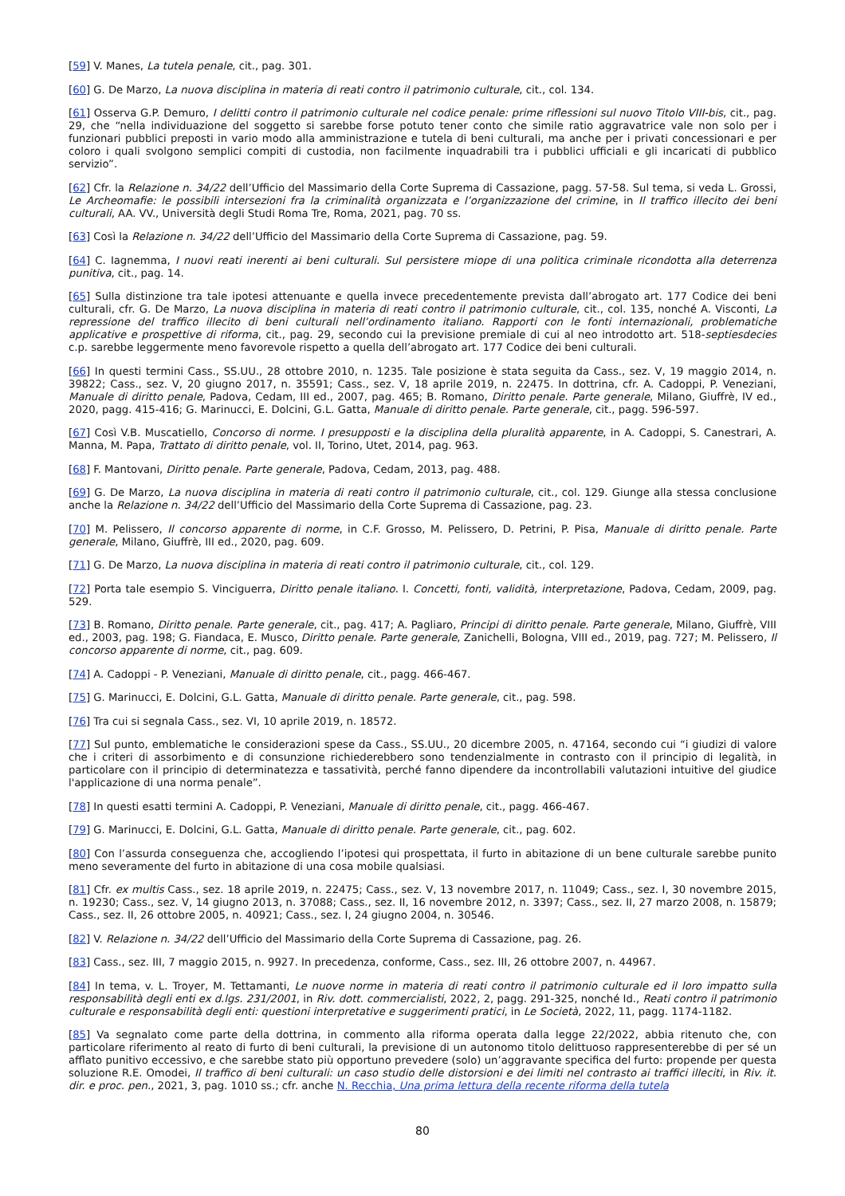[59] V. Manes, La tutela penale, cit., pag. 301.
[60] G. De Marzo, La nuova disciplina in materia di reati contro il patrimonio culturale, cit., col. 134.
[61] Osserva G.P. Demuro, I delitti contro il patrimonio culturale nel codice penale: prime riflessioni sul nuovo Titolo VIII-bis, cit., pag. 29, che “nella individuazione del soggetto si sarebbe forse potuto tener conto che simile ratio aggravatrice vale non solo per i funzionari pubblici preposti in vario modo alla amministrazione e tutela di beni culturali, ma anche per i privati concessionari e per coloro i quali svolgono semplici compiti di custodia, non facilmente inquadrabili tra i pubblici ufficiali e gli incaricati di pubblico servizio”.
[62] Cfr. la Relazione n. 34/22 dell’Ufficio del Massimario della Corte Suprema di Cassazione, pagg. 57-58. Sul tema, si veda L. Grossi, Le Archeomafie: le possibili intersezioni fra la criminalità organizzata e l’organizzazione del crimine, in Il traffico illecito dei beni culturali, AA. VV., Università degli Studi Roma Tre, Roma, 2021, pag. 70 ss.
[63] Così la Relazione n. 34/22 dell’Ufficio del Massimario della Corte Suprema di Cassazione, pag. 59.
[64] C. Iagnemma, I nuovi reati inerenti ai beni culturali. Sul persistere miope di una politica criminale ricondotta alla deterrenza punitiva, cit., pag. 14.
[65] Sulla distinzione tra tale ipotesi attenuante e quella invece precedentemente prevista dall’abrogato art. 177 Codice dei beni culturali, cfr. G. De Marzo, La nuova disciplina in materia di reati contro il patrimonio culturale, cit., col. 135, nonché A. Visconti, La repressione del traffico illecito di beni culturali nell’ordinamento italiano. Rapporti con le fonti internazionali, problematiche applicative e prospettive di riforma, cit., pag. 29, secondo cui la previsione premiale di cui al neo introdotto art. 518-septiesdecies c.p. sarebbe leggermente meno favorevole rispetto a quella dell’abrogato art. 177 Codice dei beni culturali.
[66] In questi termini Cass., SS.UU., 28 ottobre 2010, n. 1235. Tale posizione è stata seguita da Cass., sez. V, 19 maggio 2014, n. 39822; Cass., sez. V, 20 giugno 2017, n. 35591; Cass., sez. V, 18 aprile 2019, n. 22475. In dottrina, cfr. A. Cadoppi, P. Veneziani, Manuale di diritto penale, Padova, Cedam, III ed., 2007, pag. 465; B. Romano, Diritto penale. Parte generale, Milano, Giuffrè, IV ed., 2020, pagg. 415-416; G. Marinucci, E. Dolcini, G.L. Gatta, Manuale di diritto penale. Parte generale, cit., pagg. 596-597.
[67] Così V.B. Muscatiello, Concorso di norme. I presupposti e la disciplina della pluralità apparente, in A. Cadoppi, S. Canestrari, A. Manna, M. Papa, Trattato di diritto penale, vol. II, Torino, Utet, 2014, pag. 963.
[68] F. Mantovani, Diritto penale. Parte generale, Padova, Cedam, 2013, pag. 488.
[69] G. De Marzo, La nuova disciplina in materia di reati contro il patrimonio culturale, cit., col. 129. Giunge alla stessa conclusione anche la Relazione n. 34/22 dell’Ufficio del Massimario della Corte Suprema di Cassazione, pag. 23.
[70] M. Pelissero, Il concorso apparente di norme, in C.F. Grosso, M. Pelissero, D. Petrini, P. Pisa, Manuale di diritto penale. Parte generale, Milano, Giuffrè, III ed., 2020, pag. 609.
[71] G. De Marzo, La nuova disciplina in materia di reati contro il patrimonio culturale, cit., col. 129.
[72] Porta tale esempio S. Vinciguerra, Diritto penale italiano. I. Concetti, fonti, validità, interpretazione, Padova, Cedam, 2009, pag. 529.
[73] B. Romano, Diritto penale. Parte generale, cit., pag. 417; A. Pagliaro, Principi di diritto penale. Parte generale, Milano, Giuffrè, VIII ed., 2003, pag. 198; G. Fiandaca, E. Musco, Diritto penale. Parte generale, Zanichelli, Bologna, VIII ed., 2019, pag. 727; M. Pelissero, Il concorso apparente di norme, cit., pag. 609.
[74] A. Cadoppi - P. Veneziani, Manuale di diritto penale, cit., pagg. 466-467.
[75] G. Marinucci, E. Dolcini, G.L. Gatta, Manuale di diritto penale. Parte generale, cit., pag. 598.
[76] Tra cui si segnala Cass., sez. VI, 10 aprile 2019, n. 18572.
[77] Sul punto, emblematiche le considerazioni spese da Cass., SS.UU., 20 dicembre 2005, n. 47164, secondo cui “i giudizi di valore che i criteri di assorbimento e di consunzione richiederebbero sono tendenzialmente in contrasto con il principio di legalità, in particolare con il principio di determinatezza e tassatività, perché fanno dipendere da incontrollabili valutazioni intuitive del giudice l'applicazione di una norma penale”.
[78] In questi esatti termini A. Cadoppi, P. Veneziani, Manuale di diritto penale, cit., pagg. 466-467.
[79] G. Marinucci, E. Dolcini, G.L. Gatta, Manuale di diritto penale. Parte generale, cit., pag. 602.
[80] Con l’assurda conseguenza che, accogliendo l’ipotesi qui prospettata, il furto in abitazione di un bene culturale sarebbe punito meno severamente del furto in abitazione di una cosa mobile qualsiasi.
[81] Cfr. ex multis Cass., sez. 18 aprile 2019, n. 22475; Cass., sez. V, 13 novembre 2017, n. 11049; Cass., sez. I, 30 novembre 2015, n. 19230; Cass., sez. V, 14 giugno 2013, n. 37088; Cass., sez. II, 16 novembre 2012, n. 3397; Cass., sez. II, 27 marzo 2008, n. 15879; Cass., sez. II, 26 ottobre 2005, n. 40921; Cass., sez. I, 24 giugno 2004, n. 30546.
[82] V. Relazione n. 34/22 dell’Ufficio del Massimario della Corte Suprema di Cassazione, pag. 26.
[83] Cass., sez. III, 7 maggio 2015, n. 9927. In precedenza, conforme, Cass., sez. III, 26 ottobre 2007, n. 44967.
[84] In tema, v. L. Troyer, M. Tettamanti, Le nuove norme in materia di reati contro il patrimonio culturale ed il loro impatto sulla responsabilità degli enti ex d.lgs. 231/2001, in Riv. dott. commercialisti, 2022, 2, pagg. 291-325, nonché Id., Reati contro il patrimonio culturale e responsabilità degli enti: questioni interpretative e suggerimenti pratici, in Le Società, 2022, 11, pagg. 1174-1182.
[85] Va segnalato come parte della dottrina, in commento alla riforma operata dalla legge 22/2022, abbia ritenuto che, con particolare riferimento al reato di furto di beni culturali, la previsione di un autonomo titolo delittuoso rappresenterebbe di per sé un afflato punitivo eccessivo, e che sarebbe stato più opportuno prevedere (solo) un’aggravante specifica del furto: propende per questa soluzione R.E. Omodei, Il traffico di beni culturali: un caso studio delle distorsioni e dei limiti nel contrasto ai traffici illeciti, in Riv. it. dir. e proc. pen., 2021, 3, pag. 1010 ss.; cfr. anche N. Recchia, Una prima lettura della recente riforma della tutela
80